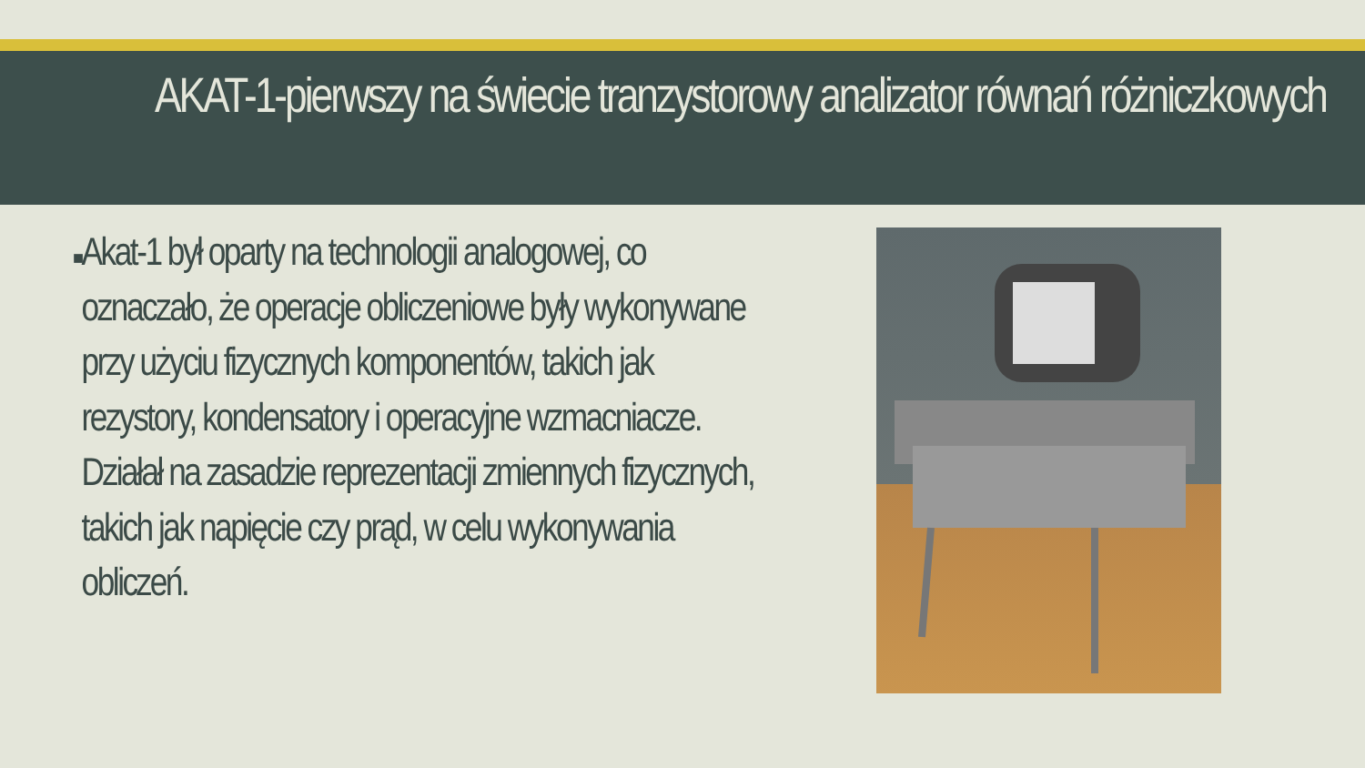AKAT-1-pierwszy na świecie tranzystorowy analizator równań różniczkowych
■
Akat-1 był oparty na technologii analogowej, co oznaczało, że operacje obliczeniowe były wykonywane przy użyciu fizycznych komponentów, takich jak rezystory, kondensatory i operacyjne wzmacniacze. Działał na zasadzie reprezentacji zmiennych fizycznych, takich jak napięcie czy prąd, w celu wykonywania obliczeń.